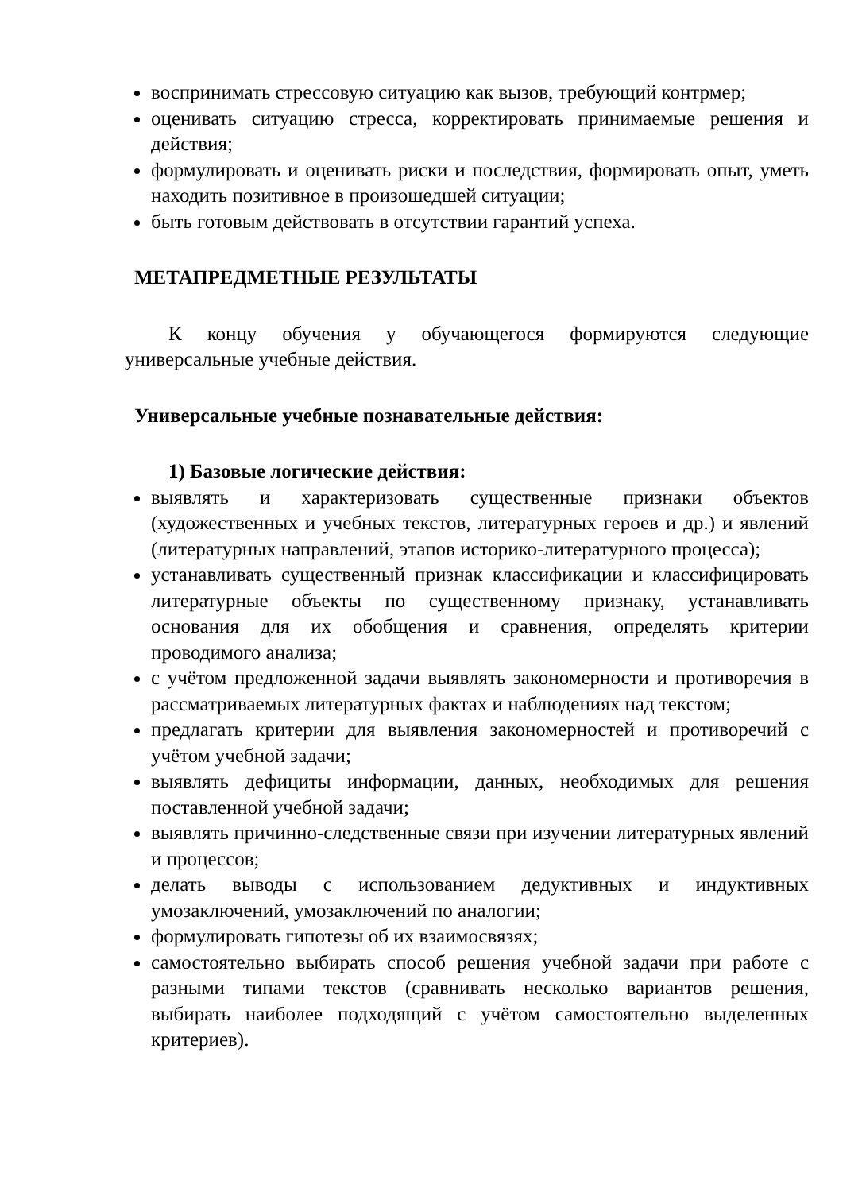воспринимать стрессовую ситуацию как вызов, требующий контрмер;
оценивать ситуацию стресса, корректировать принимаемые решения и действия;
формулировать и оценивать риски и последствия, формировать опыт, уметь находить позитивное в произошедшей ситуации;
быть готовым действовать в отсутствии гарантий успеха.
МЕТАПРЕДМЕТНЫЕ РЕЗУЛЬТАТЫ
К концу обучения у обучающегося формируются следующие универсальные учебные действия.
Универсальные учебные познавательные действия:
1) Базовые логические действия:
выявлять и характеризовать существенные признаки объектов (художественных и учебных текстов, литературных героев и др.) и явлений (литературных направлений, этапов историко-литературного процесса);
устанавливать существенный признак классификации и классифицировать литературные объекты по существенному признаку, устанавливать основания для их обобщения и сравнения, определять критерии проводимого анализа;
с учётом предложенной задачи выявлять закономерности и противоречия в рассматриваемых литературных фактах и наблюдениях над текстом;
предлагать критерии для выявления закономерностей и противоречий с учётом учебной задачи;
выявлять дефициты информации, данных, необходимых для решения поставленной учебной задачи;
выявлять причинно-следственные связи при изучении литературных явлений и процессов;
делать выводы с использованием дедуктивных и индуктивных умозаключений, умозаключений по аналогии;
формулировать гипотезы об их взаимосвязях;
самостоятельно выбирать способ решения учебной задачи при работе с разными типами текстов (сравнивать несколько вариантов решения, выбирать наиболее подходящий с учётом самостоятельно выделенных критериев).